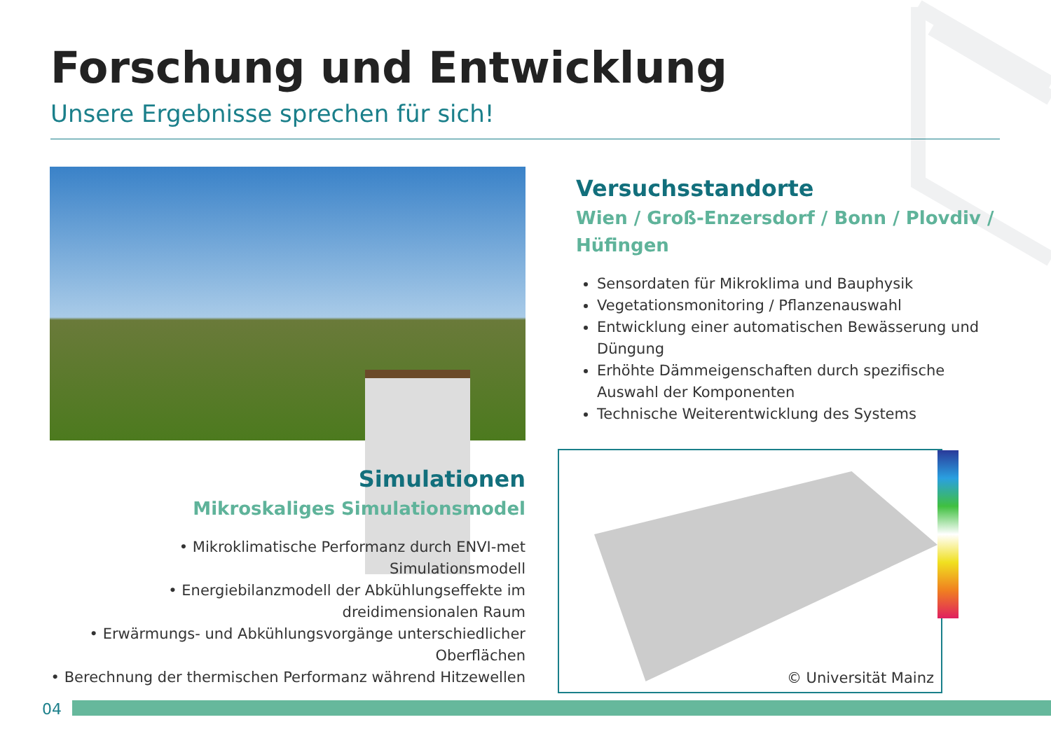Forschung und Entwicklung
Unsere Ergebnisse sprechen für sich!
Versuchsstandorte
Wien / Groß-Enzersdorf / Bonn / Plovdiv / Hüfingen
Sensordaten für Mikroklima und Bauphysik
Vegetationsmonitoring / Pflanzenauswahl
Entwicklung einer automatischen Bewässerung und Düngung
Erhöhte Dämmeigenschaften durch spezifische Auswahl der Komponenten
Technische Weiterentwicklung des Systems
Simulationen
Mikroskaliges Simulationsmodel
• Mikroklimatische Performanz durch ENVI-met Simulationsmodell
• Energiebilanzmodell der Abkühlungseffekte im dreidimensionalen Raum
• Erwärmungs- und Abkühlungsvorgänge unterschiedlicher Oberflächen
• Berechnung der thermischen Performanz während Hitzewellen
© Universität Mainz
04